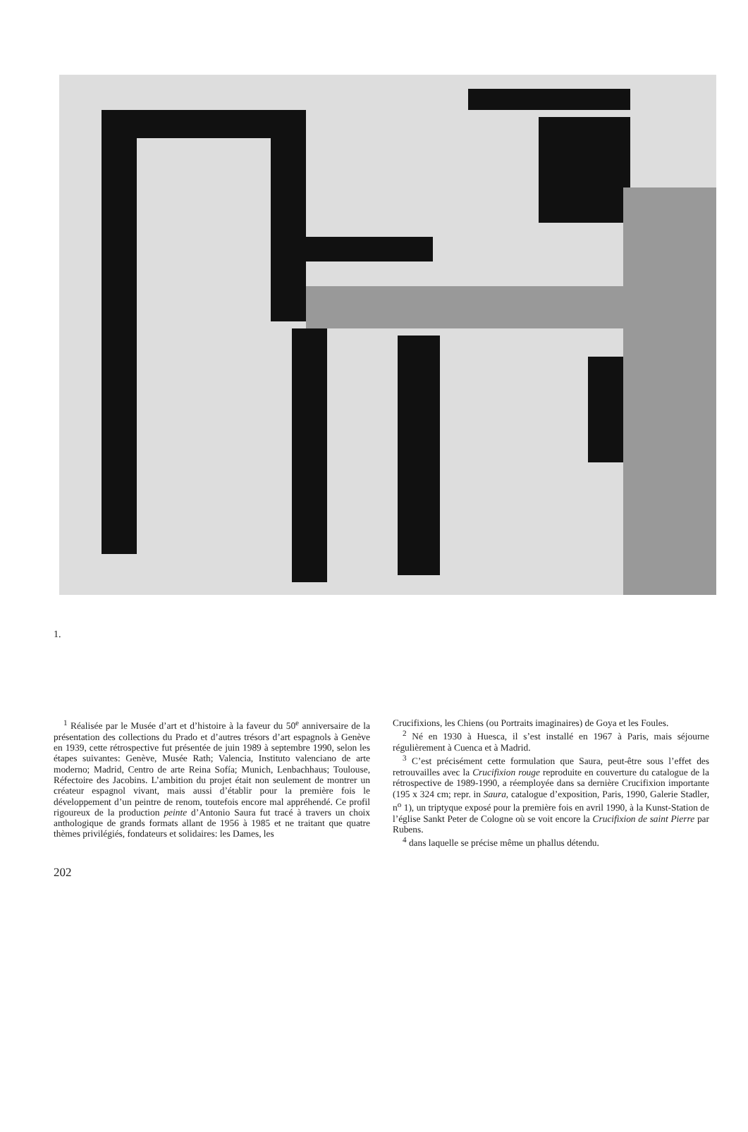1.
<sup>1</sup> Réalisée par le Musée d’art et d’histoire à la faveur du 50<sup>e</sup> anniversaire de la présentation des collections du Prado et d’autres trésors d’art espagnols à Genève en 1939, cette rétrospective fut présentée de juin 1989 à septembre 1990, selon les étapes suivantes: Genève, Musée Rath; Valencia, Instituto valenciano de arte moderno; Madrid, Centro de arte Reina Sofía; Munich, Lenbachhaus; Toulouse, Réfectoire des Jacobins. L’ambition du projet était non seulement de montrer un créateur espagnol vivant, mais aussi d’établir pour la première fois le développement d’un peintre de renom, toutefois encore mal appréhendé. Ce profil rigoureux de la production peinte d’Antonio Saura fut tracé à travers un choix anthologique de grands formats allant de 1956 à 1985 et ne traitant que quatre thèmes privilégiés, fondateurs et solidaires: les Dames, les
Crucifixions, les Chiens (ou Portraits imaginaires) de Goya et les Foules.
<sup>2</sup> Né en 1930 à Huesca, il s’est installé en 1967 à Paris, mais séjourne régulièrement à Cuenca et à Madrid.
<sup>3</sup> C’est précisément cette formulation que Saura, peut-être sous l’effet des retrouvailles avec la Crucifixion rouge reproduite en couverture du catalogue de la rétrospective de 1989-1990, a réemployée dans sa dernière Crucifixion importante (195 x 324 cm; repr. in Saura, catalogue d’exposition, Paris, 1990, Galerie Stadler, n<sup>o</sup> 1), un triptyque exposé pour la première fois en avril 1990, à la Kunst-Station de l’église Sankt Peter de Cologne où se voit encore la Crucifixion de saint Pierre par Rubens.
<sup>4</sup> dans laquelle se précise même un phallus détendu.
202